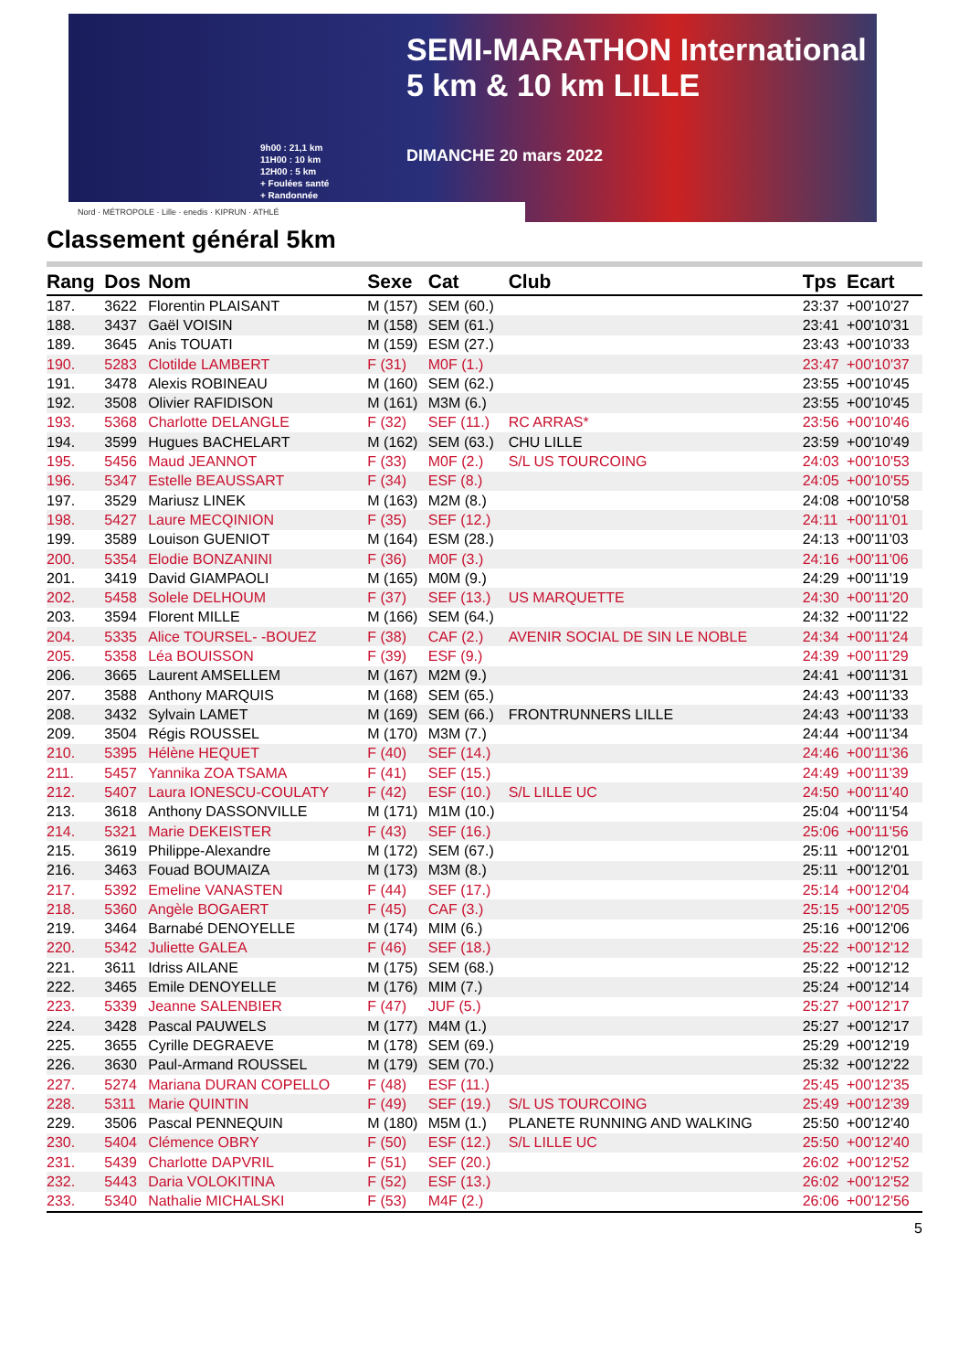SEMI-MARATHON International
5 km & 10 km LILLE
9h00 : 21,1 km
11H00 : 10 km
12H00 : 5 km
+ Foulées santé
+ Randonnée
DIMANCHE 20 mars 2022
Nord · MÉTROPOLE · Lille · enedis · KIPRUN · ATHLÉ
Classement général 5km
| Rang | Dos | Nom | Sexe | Cat | Club | Tps | Ecart |
| --- | --- | --- | --- | --- | --- | --- | --- |
| 187. | 3622 | Florentin PLAISANT | M (157) | SEM (60.) | | 23:37 | +00'10'27 |
| 188. | 3437 | Gaël VOISIN | M (158) | SEM (61.) | | 23:41 | +00'10'31 |
| 189. | 3645 | Anis TOUATI | M (159) | ESM (27.) | | 23:43 | +00'10'33 |
| 190. | 5283 | Clotilde LAMBERT | F (31) | M0F (1.) | | 23:47 | +00'10'37 |
| 191. | 3478 | Alexis ROBINEAU | M (160) | SEM (62.) | | 23:55 | +00'10'45 |
| 192. | 3508 | Olivier RAFIDISON | M (161) | M3M (6.) | | 23:55 | +00'10'45 |
| 193. | 5368 | Charlotte DELANGLE | F (32) | SEF (11.) | RC ARRAS* | 23:56 | +00'10'46 |
| 194. | 3599 | Hugues BACHELART | M (162) | SEM (63.) | CHU LILLE | 23:59 | +00'10'49 |
| 195. | 5456 | Maud JEANNOT | F (33) | M0F (2.) | S/L US TOURCOING | 24:03 | +00'10'53 |
| 196. | 5347 | Estelle BEAUSSART | F (34) | ESF (8.) | | 24:05 | +00'10'55 |
| 197. | 3529 | Mariusz LINEK | M (163) | M2M (8.) | | 24:08 | +00'10'58 |
| 198. | 5427 | Laure MECQINION | F (35) | SEF (12.) | | 24:11 | +00'11'01 |
| 199. | 3589 | Louison GUENIOT | M (164) | ESM (28.) | | 24:13 | +00'11'03 |
| 200. | 5354 | Elodie BONZANINI | F (36) | M0F (3.) | | 24:16 | +00'11'06 |
| 201. | 3419 | David GIAMPAOLI | M (165) | M0M (9.) | | 24:29 | +00'11'19 |
| 202. | 5458 | Solele DELHOUM | F (37) | SEF (13.) | US MARQUETTE | 24:30 | +00'11'20 |
| 203. | 3594 | Florent MILLE | M (166) | SEM (64.) | | 24:32 | +00'11'22 |
| 204. | 5335 | Alice TOURSEL- -BOUEZ | F (38) | CAF (2.) | AVENIR SOCIAL DE SIN LE NOBLE | 24:34 | +00'11'24 |
| 205. | 5358 | Léa BOUISSON | F (39) | ESF (9.) | | 24:39 | +00'11'29 |
| 206. | 3665 | Laurent AMSELLEM | M (167) | M2M (9.) | | 24:41 | +00'11'31 |
| 207. | 3588 | Anthony MARQUIS | M (168) | SEM (65.) | | 24:43 | +00'11'33 |
| 208. | 3432 | Sylvain LAMET | M (169) | SEM (66.) | FRONTRUNNERS LILLE | 24:43 | +00'11'33 |
| 209. | 3504 | Régis ROUSSEL | M (170) | M3M (7.) | | 24:44 | +00'11'34 |
| 210. | 5395 | Hélène HEQUET | F (40) | SEF (14.) | | 24:46 | +00'11'36 |
| 211. | 5457 | Yannika ZOA TSAMA | F (41) | SEF (15.) | | 24:49 | +00'11'39 |
| 212. | 5407 | Laura IONESCU-COULATY | F (42) | ESF (10.) | S/L LILLE UC | 24:50 | +00'11'40 |
| 213. | 3618 | Anthony DASSONVILLE | M (171) | M1M (10.) | | 25:04 | +00'11'54 |
| 214. | 5321 | Marie DEKEISTER | F (43) | SEF (16.) | | 25:06 | +00'11'56 |
| 215. | 3619 | Philippe-Alexandre | M (172) | SEM (67.) | | 25:11 | +00'12'01 |
| 216. | 3463 | Fouad BOUMAIZA | M (173) | M3M (8.) | | 25:11 | +00'12'01 |
| 217. | 5392 | Emeline VANASTEN | F (44) | SEF (17.) | | 25:14 | +00'12'04 |
| 218. | 5360 | Angèle BOGAERT | F (45) | CAF (3.) | | 25:15 | +00'12'05 |
| 219. | 3464 | Barnabé DENOYELLE | M (174) | MIM (6.) | | 25:16 | +00'12'06 |
| 220. | 5342 | Juliette GALEA | F (46) | SEF (18.) | | 25:22 | +00'12'12 |
| 221. | 3611 | Idriss AILANE | M (175) | SEM (68.) | | 25:22 | +00'12'12 |
| 222. | 3465 | Emile DENOYELLE | M (176) | MIM (7.) | | 25:24 | +00'12'14 |
| 223. | 5339 | Jeanne SALENBIER | F (47) | JUF (5.) | | 25:27 | +00'12'17 |
| 224. | 3428 | Pascal PAUWELS | M (177) | M4M (1.) | | 25:27 | +00'12'17 |
| 225. | 3655 | Cyrille DEGRAEVE | M (178) | SEM (69.) | | 25:29 | +00'12'19 |
| 226. | 3630 | Paul-Armand ROUSSEL | M (179) | SEM (70.) | | 25:32 | +00'12'22 |
| 227. | 5274 | Mariana DURAN COPELLO | F (48) | ESF (11.) | | 25:45 | +00'12'35 |
| 228. | 5311 | Marie QUINTIN | F (49) | SEF (19.) | S/L US TOURCOING | 25:49 | +00'12'39 |
| 229. | 3506 | Pascal PENNEQUIN | M (180) | M5M (1.) | PLANETE RUNNING AND WALKING | 25:50 | +00'12'40 |
| 230. | 5404 | Clémence OBRY | F (50) | ESF (12.) | S/L LILLE UC | 25:50 | +00'12'40 |
| 231. | 5439 | Charlotte DAPVRIL | F (51) | SEF (20.) | | 26:02 | +00'12'52 |
| 232. | 5443 | Daria VOLOKITINA | F (52) | ESF (13.) | | 26:02 | +00'12'52 |
| 233. | 5340 | Nathalie MICHALSKI | F (53) | M4F (2.) | | 26:06 | +00'12'56 |
5